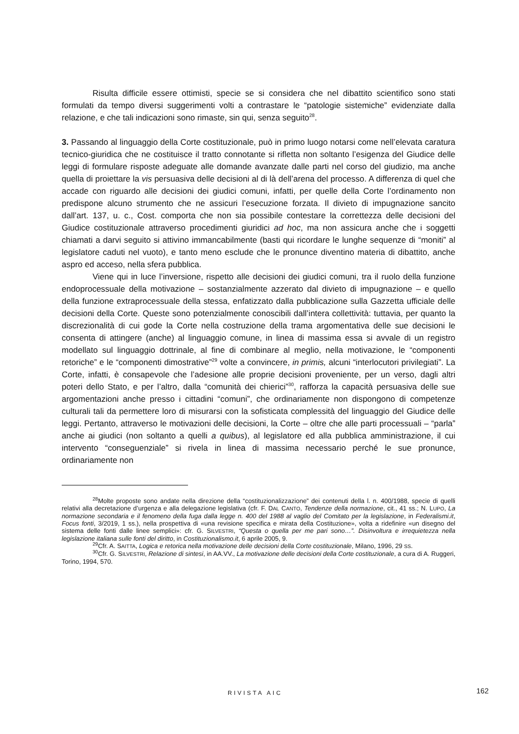Risulta difficile essere ottimisti, specie se si considera che nel dibattito scientifico sono stati formulati da tempo diversi suggerimenti volti a contrastare le “patologie sistemiche” evidenziate dalla relazione, e che tali indicazioni sono rimaste, sin qui, senza seguito<sup>28</sup>.
3. Passando al linguaggio della Corte costituzionale, può in primo luogo notarsi come nell’elevata caratura tecnico-giuridica che ne costituisce il tratto connotante si rifletta non soltanto l’esigenza del Giudice delle leggi di formulare risposte adeguate alle domande avanzate dalle parti nel corso del giudizio, ma anche quella di proiettare la vis persuasiva delle decisioni al di là dell’arena del processo. A differenza di quel che accade con riguardo alle decisioni dei giudici comuni, infatti, per quelle della Corte l’ordinamento non predispone alcuno strumento che ne assicuri l’esecuzione forzata. Il divieto di impugnazione sancito dall’art. 137, u. c., Cost. comporta che non sia possibile contestare la correttezza delle decisioni del Giudice costituzionale attraverso procedimenti giuridici ad hoc, ma non assicura anche che i soggetti chiamati a darvi seguito si attivino immancabilmente (basti qui ricordare le lunghe sequenze di “moniti” al legislatore caduti nel vuoto), e tanto meno esclude che le pronunce diventino materia di dibattito, anche aspro ed acceso, nella sfera pubblica.
Viene qui in luce l’inversione, rispetto alle decisioni dei giudici comuni, tra il ruolo della funzione endoprocessuale della motivazione – sostanzialmente azzerato dal divieto di impugnazione – e quello della funzione extraprocessuale della stessa, enfatizzato dalla pubblicazione sulla Gazzetta ufficiale delle decisioni della Corte. Queste sono potenzialmente conoscibili dall’intera collettività: tuttavia, per quanto la discrezionalità di cui gode la Corte nella costruzione della trama argomentativa delle sue decisioni le consenta di attingere (anche) al linguaggio comune, in linea di massima essa si avvale di un registro modellato sul linguaggio dottrinale, al fine di combinare al meglio, nella motivazione, le “componenti retoriche” e le “componenti dimostrative”<sup>29</sup> volte a convincere, in primis, alcuni “interlocutori privilegiati”. La Corte, infatti, è consapevole che l’adesione alle proprie decisioni proveniente, per un verso, dagli altri poteri dello Stato, e per l’altro, dalla “comunità dei chierici”<sup>30</sup>, rafforza la capacità persuasiva delle sue argomentazioni anche presso i cittadini “comuni”, che ordinariamente non dispongono di competenze culturali tali da permettere loro di misurarsi con la sofisticata complessità del linguaggio del Giudice delle leggi. Pertanto, attraverso le motivazioni delle decisioni, la Corte – oltre che alle parti processuali – “parla” anche ai giudici (non soltanto a quelli a quibus), al legislatore ed alla pubblica amministrazione, il cui intervento “conseguenziale” si rivela in linea di massima necessario perché le sue pronunce, ordinariamente non
<sup>28</sup> Molte proposte sono andate nella direzione della “costituzionalizzazione” dei contenuti della l. n. 400/1988, specie di quelli relativi alla decretazione d’urgenza e alla delegazione legislativa (cfr. F. DAL CANTO, Tendenze della normazione, cit., 41 ss.; N. LUPO, La normazione secondaria e il fenomeno della fuga dalla legge n. 400 del 1988 al vaglio del Comitato per la legislazione, in Federalismi.it, Focus fonti, 3/2019, 1 ss.), nella prospettiva di «una revisione specifica e mirata della Costituzione», volta a ridefinire «un disegno del sistema delle fonti dalle linee semplici»: cfr. G. SILVESTRI, “Questa o quella per me pari sono…”. Disinvoltura e irrequietezza nella legislazione italiana sulle fonti del diritto, in Costituzionalismo.it, 6 aprile 2005, 9.
<sup>29</sup> Cfr. A. SAITTA, Logica e retorica nella motivazione delle decisioni della Corte costituzionale, Milano, 1996, 29 SS.
<sup>30</sup> Cfr. G. SILVESTRI, Relazione di sintesi, in AA.VV., La motivazione delle decisioni della Corte costituzionale, a cura di A. Ruggeri, Torino, 1994, 570.
RIVISTA AIC 162